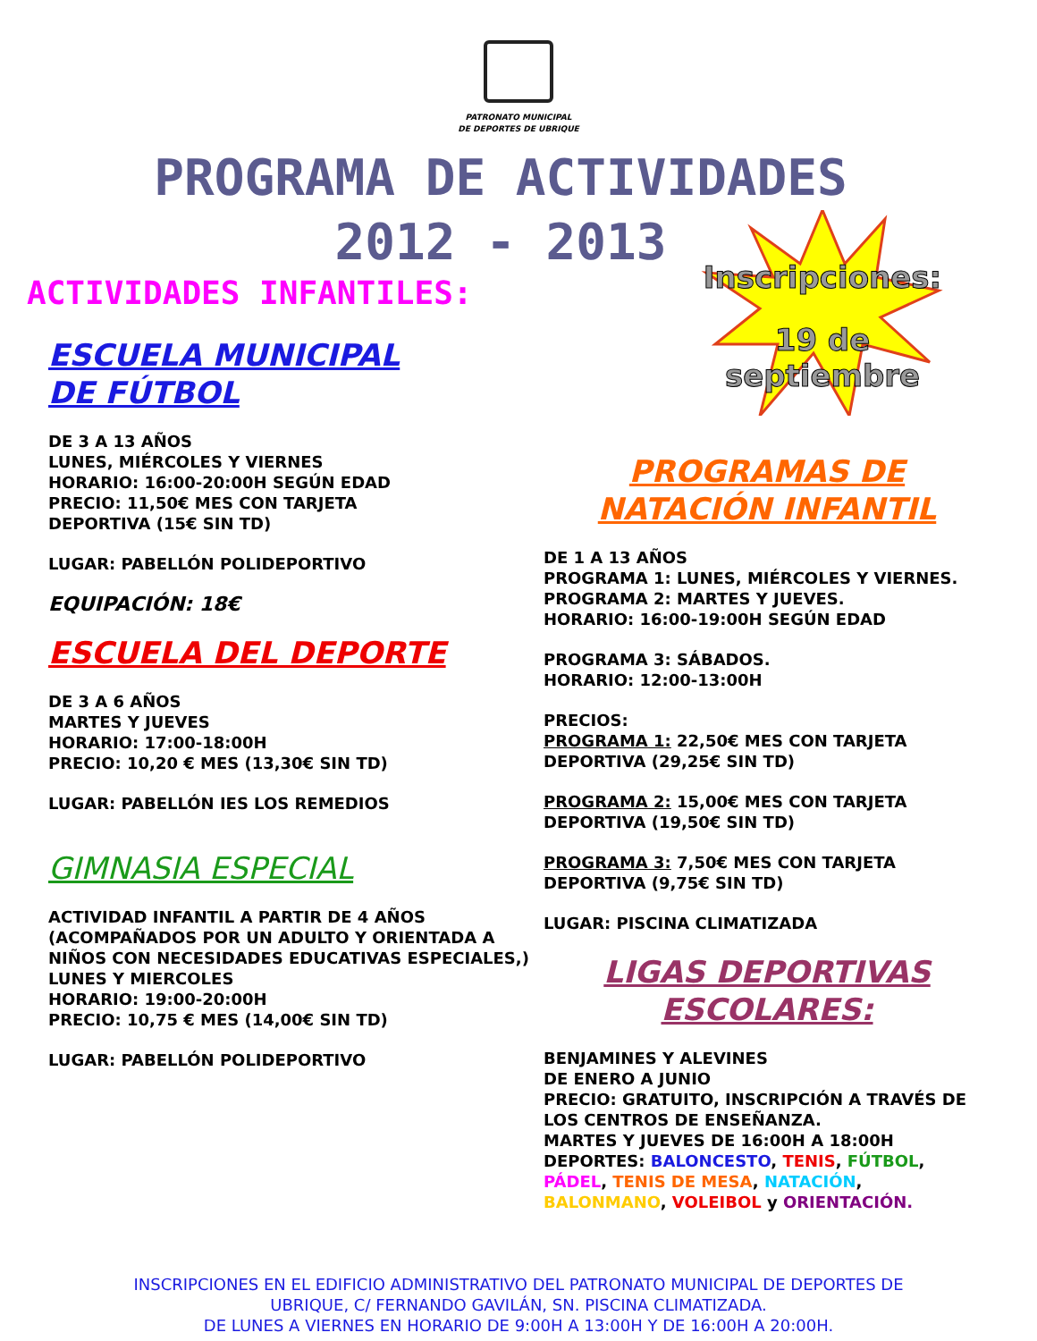PATRONATO MUNICIPAL
DE DEPORTES DE UBRIQUE
PROGRAMA DE ACTIVIDADES
2012 - 2013
ACTIVIDADES INFANTILES:
Inscripciones:
19 de septiembre
ESCUELA MUNICIPAL
DE FÚTBOL
DE 3 A 13 AÑOS
LUNES, MIÉRCOLES Y VIERNES
HORARIO: 16:00-20:00H SEGÚN EDAD
PRECIO: 11,50€ MES CON TARJETA
DEPORTIVA (15€ SIN TD)
LUGAR: PABELLÓN POLIDEPORTIVO
EQUIPACIÓN: 18€
ESCUELA DEL DEPORTE
DE 3 A 6 AÑOS
MARTES Y JUEVES
HORARIO: 17:00-18:00H
PRECIO: 10,20 € MES (13,30€ SIN TD)
LUGAR: PABELLÓN IES LOS REMEDIOS
GIMNASIA ESPECIAL
ACTIVIDAD INFANTIL A PARTIR DE 4 AÑOS (ACOMPAÑADOS POR UN ADULTO Y ORIENTADA A NIÑOS CON NECESIDADES EDUCATIVAS ESPECIALES,)
LUNES Y MIERCOLES
HORARIO: 19:00-20:00H
PRECIO: 10,75 € MES (14,00€ SIN TD)
LUGAR: PABELLÓN POLIDEPORTIVO
PROGRAMAS DE
NATACIÓN INFANTIL
DE 1 A 13 AÑOS
PROGRAMA 1: LUNES, MIÉRCOLES Y VIERNES.
PROGRAMA 2: MARTES Y JUEVES.
HORARIO: 16:00-19:00H SEGÚN EDAD
PROGRAMA 3: SÁBADOS.
HORARIO: 12:00-13:00H
PRECIOS:
PROGRAMA 1: 22,50€ MES CON TARJETA DEPORTIVA (29,25€ SIN TD)
PROGRAMA 2: 15,00€ MES CON TARJETA DEPORTIVA (19,50€ SIN TD)
PROGRAMA 3: 7,50€ MES CON TARJETA DEPORTIVA (9,75€ SIN TD)
LUGAR: PISCINA CLIMATIZADA
LIGAS DEPORTIVAS
ESCOLARES:
BENJAMINES Y ALEVINES
DE ENERO A JUNIO
PRECIO: GRATUITO, INSCRIPCIÓN A TRAVÉS DE LOS CENTROS DE ENSEÑANZA.
MARTES Y JUEVES DE 16:00H A 18:00H
DEPORTES: BALONCESTO, TENIS, FÚTBOL, PÁDEL, TENIS DE MESA, NATACIÓN, BALONMANO, VOLEIBOL y ORIENTACIÓN.
INSCRIPCIONES EN EL EDIFICIO ADMINISTRATIVO DEL PATRONATO MUNICIPAL DE DEPORTES DE
UBRIQUE, C/ FERNANDO GAVILÁN, SN. PISCINA CLIMATIZADA.
DE LUNES A VIERNES EN HORARIO DE 9:00H A 13:00H Y DE 16:00H A 20:00H.